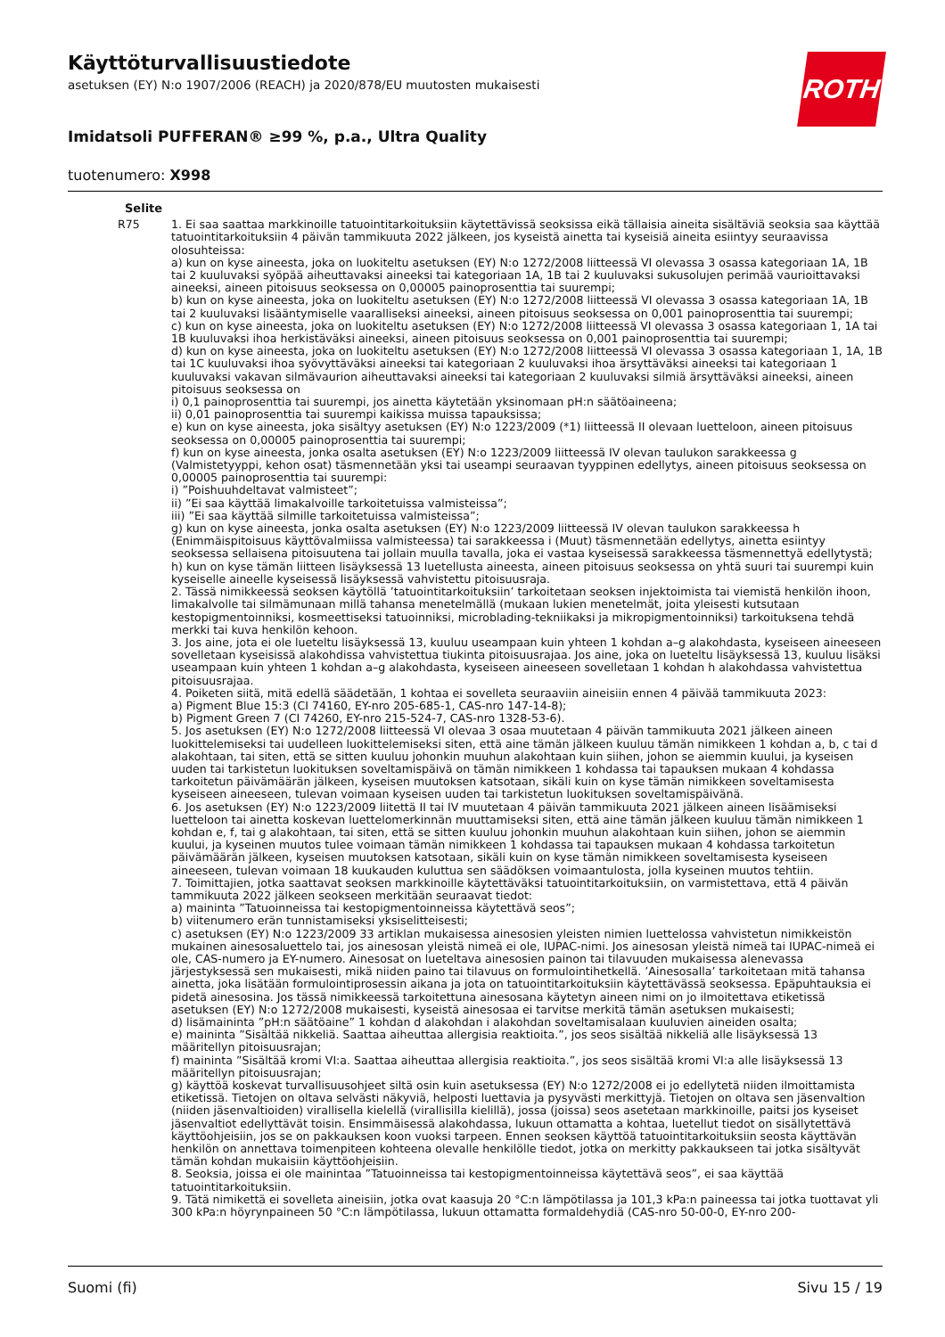ROTH
Käyttöturvallisuustiedote
asetuksen (EY) N:o 1907/2006 (REACH) ja 2020/878/EU muutosten mukaisesti
Imidatsoli PUFFERAN® ≥99 %, p.a., Ultra Quality
tuotenumero: X998
| Selite | |
| --- | --- |
| R75 | 1. Ei saa saattaa markkinoille tatuointitarkoituksiin käytettävissä seoksissa eikä tällaisia aineita sisältäviä seoksia saa käyttää tatuointitarkoituksiin 4 päivän tammikuuta 2022 jälkeen, jos kyseistä ainetta tai kyseisiä aineita esiintyy seuraavissa olosuhteissa: a) kun on kyse aineesta, joka on luokiteltu asetuksen (EY) N:o 1272/2008 liitteessä VI olevassa 3 osassa kategoriaan 1A, 1B tai 2 kuuluvaksi syöpää aiheuttavaksi aineeksi tai kategoriaan 1A, 1B tai 2 kuuluvaksi sukusolujen perimää vaurioittavaksi aineeksi, aineen pitoisuus seoksessa on 0,00005 painoprosenttia tai suurempi; b) kun on kyse aineesta, joka on luokiteltu asetuksen (EY) N:o 1272/2008 liitteessä VI olevassa 3 osassa kategoriaan 1A, 1B tai 2 kuuluvaksi lisääntymiselle vaaralliseksi aineeksi, aineen pitoisuus seoksessa on 0,001 painoprosenttia tai suurempi; c) kun on kyse aineesta, joka on luokiteltu asetuksen (EY) N:o 1272/2008 liitteessä VI olevassa 3 osassa kategoriaan 1, 1A tai 1B kuuluvaksi ihoa herkistäväksi aineeksi, aineen pitoisuus seoksessa on 0,001 painoprosenttia tai suurempi; d) kun on kyse aineesta, joka on luokiteltu asetuksen (EY) N:o 1272/2008 liitteessä VI olevassa 3 osassa kategoriaan 1, 1A, 1B tai 1C kuuluvaksi ihoa syövyttäväksi aineeksi tai kategoriaan 2 kuuluvaksi ihoa ärsyttäväksi aineeksi tai kategoriaan 1 kuuluvaksi vakavan silmävaurion aiheuttavaksi aineeksi tai kategoriaan 2 kuuluvaksi silmiä ärsyttäväksi aineeksi, aineen pitoisuus seoksessa on i) 0,1 painoprosenttia tai suurempi, jos ainetta käytetään yksinomaan pH:n säätöaineena; ii) 0,01 painoprosenttia tai suurempi kaikissa muissa tapauksissa; e) kun on kyse aineesta, joka sisältyy asetuksen (EY) N:o 1223/2009 (*1) liitteessä II olevaan luetteloon, aineen pitoisuus seoksessa on 0,00005 painoprosenttia tai suurempi; f) kun on kyse aineesta, jonka osalta asetuksen (EY) N:o 1223/2009 liitteessä IV olevan taulukon sarakkeessa g (Valmistetyyppi, kehon osat) täsmennetään yksi tai useampi seuraavan tyyppinen edellytys, aineen pitoisuus seoksessa on 0,00005 painoprosenttia tai suurempi: i) ”Poishuuhdeltavat valmisteet”; ii) ”Ei saa käyttää limakalvoille tarkoitetuissa valmisteissa”; iii) ”Ei saa käyttää silmille tarkoitetuissa valmisteissa”; g) kun on kyse aineesta, jonka osalta asetuksen (EY) N:o 1223/2009 liitteessä IV olevan taulukon sarakkeessa h (Enimmäispitoisuus käyttövalmiissa valmisteessa) tai sarakkeessa i (Muut) täsmennetään edellytys, ainetta esiintyy seoksessa sellaisena pitoisuutena tai jollain muulla tavalla, joka ei vastaa kyseisessä sarakkeessa täsmennettyä edellytystä; h) kun on kyse tämän liitteen lisäyksessä 13 luetellusta aineesta, aineen pitoisuus seoksessa on yhtä suuri tai suurempi kuin kyseiselle aineelle kyseisessä lisäyksessä vahvistettu pitoisuusraja. 2. Tässä nimikkeessä seoksen käytöllä ’tatuointitarkoituksiin’ tarkoitetaan seoksen injektoimista tai viemistä henkilön ihoon, limakalvolle tai silmämunaan millä tahansa menetelmällä (mukaan lukien menetelmät, joita yleisesti kutsutaan kestopigmentoinniksi, kosmeettiseksi tatuoinniksi, microblading-tekniikaksi ja mikropigmentoinniksi) tarkoituksena tehdä merkki tai kuva henkilön kehoon. 3. Jos aine, jota ei ole lueteltu lisäyksessä 13, kuuluu useampaan kuin yhteen 1 kohdan a–g alakohdasta, kyseiseen aineeseen sovelletaan kyseisissä alakohdissa vahvistettua tiukinta pitoisuusrajaa. Jos aine, joka on lueteltu lisäyksessä 13, kuuluu lisäksi useampaan kuin yhteen 1 kohdan a–g alakohdasta, kyseiseen aineeseen sovelletaan 1 kohdan h alakohdassa vahvistettua pitoisuusrajaa. 4. Poiketen siitä, mitä edellä säädetään, 1 kohtaa ei sovelleta seuraaviin aineisiin ennen 4 päivää tammikuuta 2023: a) Pigment Blue 15:3 (CI 74160, EY-nro 205-685-1, CAS-nro 147-14-8); b) Pigment Green 7 (CI 74260, EY-nro 215-524-7, CAS-nro 1328-53-6). 5. Jos asetuksen (EY) N:o 1272/2008 liitteessä VI olevaa 3 osaa muutetaan 4 päivän tammikuuta 2021 jälkeen aineen luokittelemiseksi tai uudelleen luokittelemiseksi siten, että aine tämän jälkeen kuuluu tämän nimikkeen 1 kohdan a, b, c tai d alakohtaan, tai siten, että se sitten kuuluu johonkin muuhun alakohtaan kuin siihen, johon se aiemmin kuului, ja kyseisen uuden tai tarkistetun luokituksen soveltamispäivä on tämän nimikkeen 1 kohdassa tai tapauksen mukaan 4 kohdassa tarkoitetun päivämäärän jälkeen, kyseisen muutoksen katsotaan, sikäli kuin on kyse tämän nimikkeen soveltamisesta kyseiseen aineeseen, tulevan voimaan kyseisen uuden tai tarkistetun luokituksen soveltamispäivänä. 6. Jos asetuksen (EY) N:o 1223/2009 liitettä II tai IV muutetaan 4 päivän tammikuuta 2021 jälkeen aineen lisäämiseksi luetteloon tai ainetta koskevan luettelomerkinnän muuttamiseksi siten, että aine tämän jälkeen kuuluu tämän nimikkeen 1 kohdan e, f, tai g alakohtaan, tai siten, että se sitten kuuluu johonkin muuhun alakohtaan kuin siihen, johon se aiemmin kuului, ja kyseinen muutos tulee voimaan tämän nimikkeen 1 kohdassa tai tapauksen mukaan 4 kohdassa tarkoitetun päivämäärän jälkeen, kyseisen muutoksen katsotaan, sikäli kuin on kyse tämän nimikkeen soveltamisesta kyseiseen aineeseen, tulevan voimaan 18 kuukauden kuluttua sen säädöksen voimaantulosta, jolla kyseinen muutos tehtiin. 7. Toimittajien, jotka saattavat seoksen markkinoille käytettäväksi tatuointitarkoituksiin, on varmistettava, että 4 päivän tammikuuta 2022 jälkeen seokseen merkitään seuraavat tiedot: a) maininta ”Tatuoinneissa tai kestopigmentoinneissa käytettävä seos”; b) viitenumero erän tunnistamiseksi yksiselitteisesti; c) asetuksen (EY) N:o 1223/2009 33 artiklan mukaisessa ainesosien yleisten nimien luettelossa vahvistetun nimikkeistön mukainen ainesosaluettelo tai, jos ainesosan yleistä nimeä ei ole, IUPAC-nimi. Jos ainesosan yleistä nimeä tai IUPAC-nimeä ei ole, CAS-numero ja EY-numero. Ainesosat on lueteltava ainesosien painon tai tilavuuden mukaisessa alenevassa järjestyksessä sen mukaisesti, mikä niiden paino tai tilavuus on formulointihetkellä. ’Ainesosalla’ tarkoitetaan mitä tahansa ainetta, joka lisätään formulointiprosessin aikana ja jota on tatuointitarkoituksiin käytettävässä seoksessa. Epäpuhtauksia ei pidetä ainesosina. Jos tässä nimikkeessä tarkoitettuna ainesosana käytetyn aineen nimi on jo ilmoitettava etiketissä asetuksen (EY) N:o 1272/2008 mukaisesti, kyseistä ainesosaa ei tarvitse merkitä tämän asetuksen mukaisesti; d) lisämaininta ”pH:n säätöaine” 1 kohdan d alakohdan i alakohdan soveltamisalaan kuuluvien aineiden osalta; e) maininta ”Sisältää nikkeliä. Saattaa aiheuttaa allergisia reaktioita.”, jos seos sisältää nikkeliä alle lisäyksessä 13 määritellyn pitoisuusrajan; f) maininta ”Sisältää kromi VI:a. Saattaa aiheuttaa allergisia reaktioita.”, jos seos sisältää kromi VI:a alle lisäyksessä 13 määritellyn pitoisuusrajan; g) käyttöä koskevat turvallisuusohjeet siltä osin kuin asetuksessa (EY) N:o 1272/2008 ei jo edellytetä niiden ilmoittamista etiketissä. Tietojen on oltava selvästi näkyviä, helposti luettavia ja pysyvästi merkittyjä. Tietojen on oltava sen jäsenvaltion (niiden jäsenvaltioiden) virallisella kielellä (virallisilla kielillä), jossa (joissa) seos asetetaan markkinoille, paitsi jos kyseiset jäsenvaltiot edellyttävät toisin. Ensimmäisessä alakohdassa, lukuun ottamatta a kohtaa, luetellut tiedot on sisällytettävä käyttöohjeisiin, jos se on pakkauksen koon vuoksi tarpeen. Ennen seoksen käyttöä tatuointitarkoituksiin seosta käyttävän henkilön on annettava toimenpiteen kohteena olevalle henkilölle tiedot, jotka on merkitty pakkaukseen tai jotka sisältyvät tämän kohdan mukaisiin käyttöohjeisiin. 8. Seoksia, joissa ei ole mainintaa ”Tatuoinneissa tai kestopigmentoinneissa käytettävä seos”, ei saa käyttää tatuointitarkoituksiin. 9. Tätä nimikettä ei sovelleta aineisiin, jotka ovat kaasuja 20 °C:n lämpötilassa ja 101,3 kPa:n paineessa tai jotka tuottavat yli 300 kPa:n höyrynpaineen 50 °C:n lämpötilassa, lukuun ottamatta formaldehydiä (CAS-nro 50-00-0, EY-nro 200- |
Suomi (fi) Sivu 15 / 19